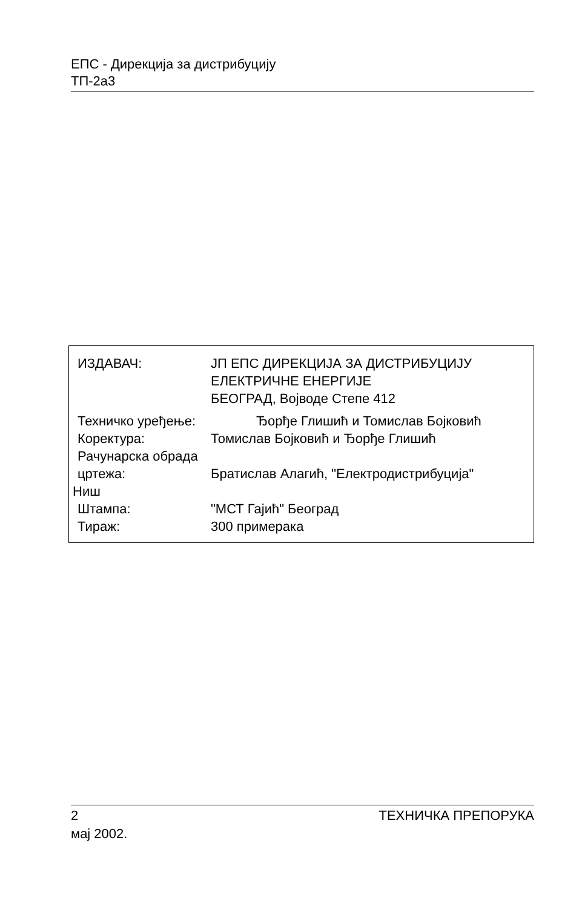ЕПС - Дирекција за дистрибуцију
ТП-2а3
ИЗДАВАЧ: ЈП ЕПС ДИРЕКЦИЈА ЗА ДИСТРИБУЦИЈУ
ЕЛЕКТРИЧНЕ ЕНЕРГИЈЕ
БЕОГРАД, Војводе Степе 412
Техничко уређење: Ђорђе Глишић и Томислав Бојковић
Коректура: Томислав Бојковић и Ђорђе Глишић
Рачунарска обрада
цртежа: Братислав Алагић, "Електродистрибуција"
Ниш
Штампа: "МСТ Гајић" Београд
Тираж: 300 примерака
2 ТЕХНИЧКА ПРЕПОРУКА
мај 2002.